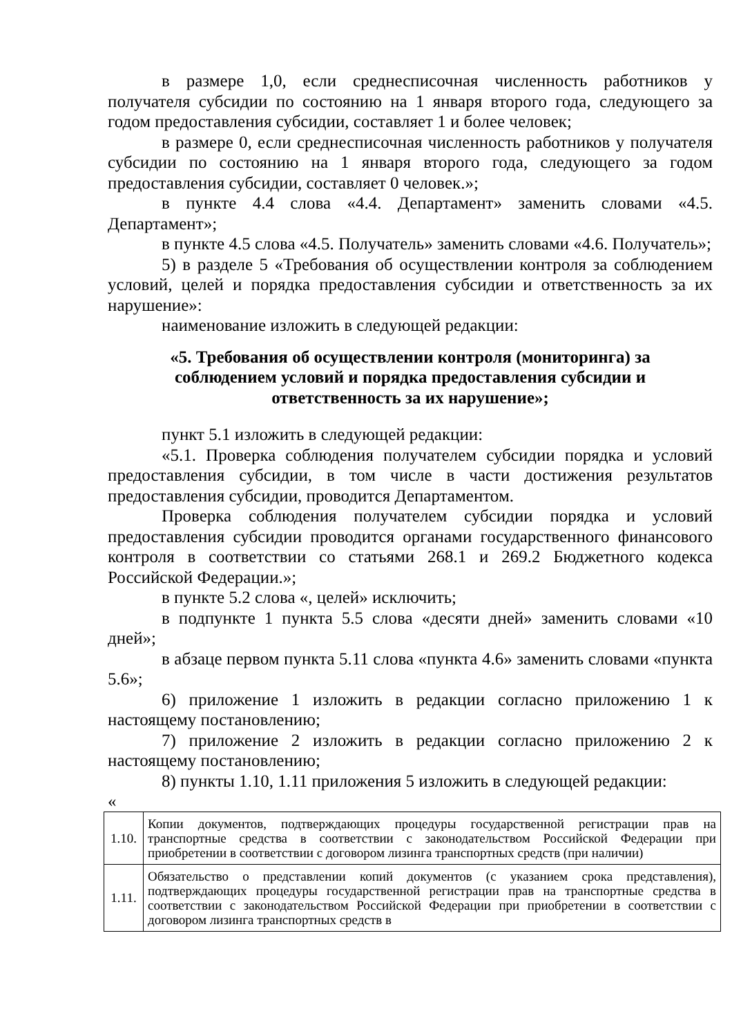в размере 1,0, если среднесписочная численность работников у получателя субсидии по состоянию на 1 января второго года, следующего за годом предоставления субсидии, составляет 1 и более человек;
в размере 0, если среднесписочная численность работников у получателя субсидии по состоянию на 1 января второго года, следующего за годом предоставления субсидии, составляет 0 человек.»;
в пункте 4.4 слова «4.4. Департамент» заменить словами «4.5. Департамент»;
в пункте 4.5 слова «4.5. Получатель» заменить словами «4.6. Получатель»;
5) в разделе 5 «Требования об осуществлении контроля за соблюдением условий, целей и порядка предоставления субсидии и ответственность за их нарушение»:
наименование изложить в следующей редакции:
«5. Требования об осуществлении контроля (мониторинга) за соблюдением условий и порядка предоставления субсидии и ответственность за их нарушение»;
пункт 5.1 изложить в следующей редакции:
«5.1. Проверка соблюдения получателем субсидии порядка и условий предоставления субсидии, в том числе в части достижения результатов предоставления субсидии, проводится Департаментом.
Проверка соблюдения получателем субсидии порядка и условий предоставления субсидии проводится органами государственного финансового контроля в соответствии со статьями 268.1 и 269.2 Бюджетного кодекса Российской Федерации.»;
в пункте 5.2 слова «, целей» исключить;
в подпункте 1 пункта 5.5 слова «десяти дней» заменить словами «10 дней»;
в абзаце первом пункта 5.11 слова «пункта 4.6» заменить словами «пункта 5.6»;
6) приложение 1 изложить в редакции согласно приложению 1 к настоящему постановлению;
7) приложение 2 изложить в редакции согласно приложению 2 к настоящему постановлению;
8) пункты 1.10, 1.11 приложения 5 изложить в следующей редакции:
«
| 1.10. | Копии документов, подтверждающих процедуры государственной регистрации прав на транспортные средства в соответствии с законодательством Российской Федерации при приобретении в соответствии с договором лизинга транспортных средств (при наличии) |
| 1.11. | Обязательство о представлении копий документов (с указанием срока представления), подтверждающих процедуры государственной регистрации прав на транспортные средства в соответствии с законодательством Российской Федерации при приобретении в соответствии с договором лизинга транспортных средств в |